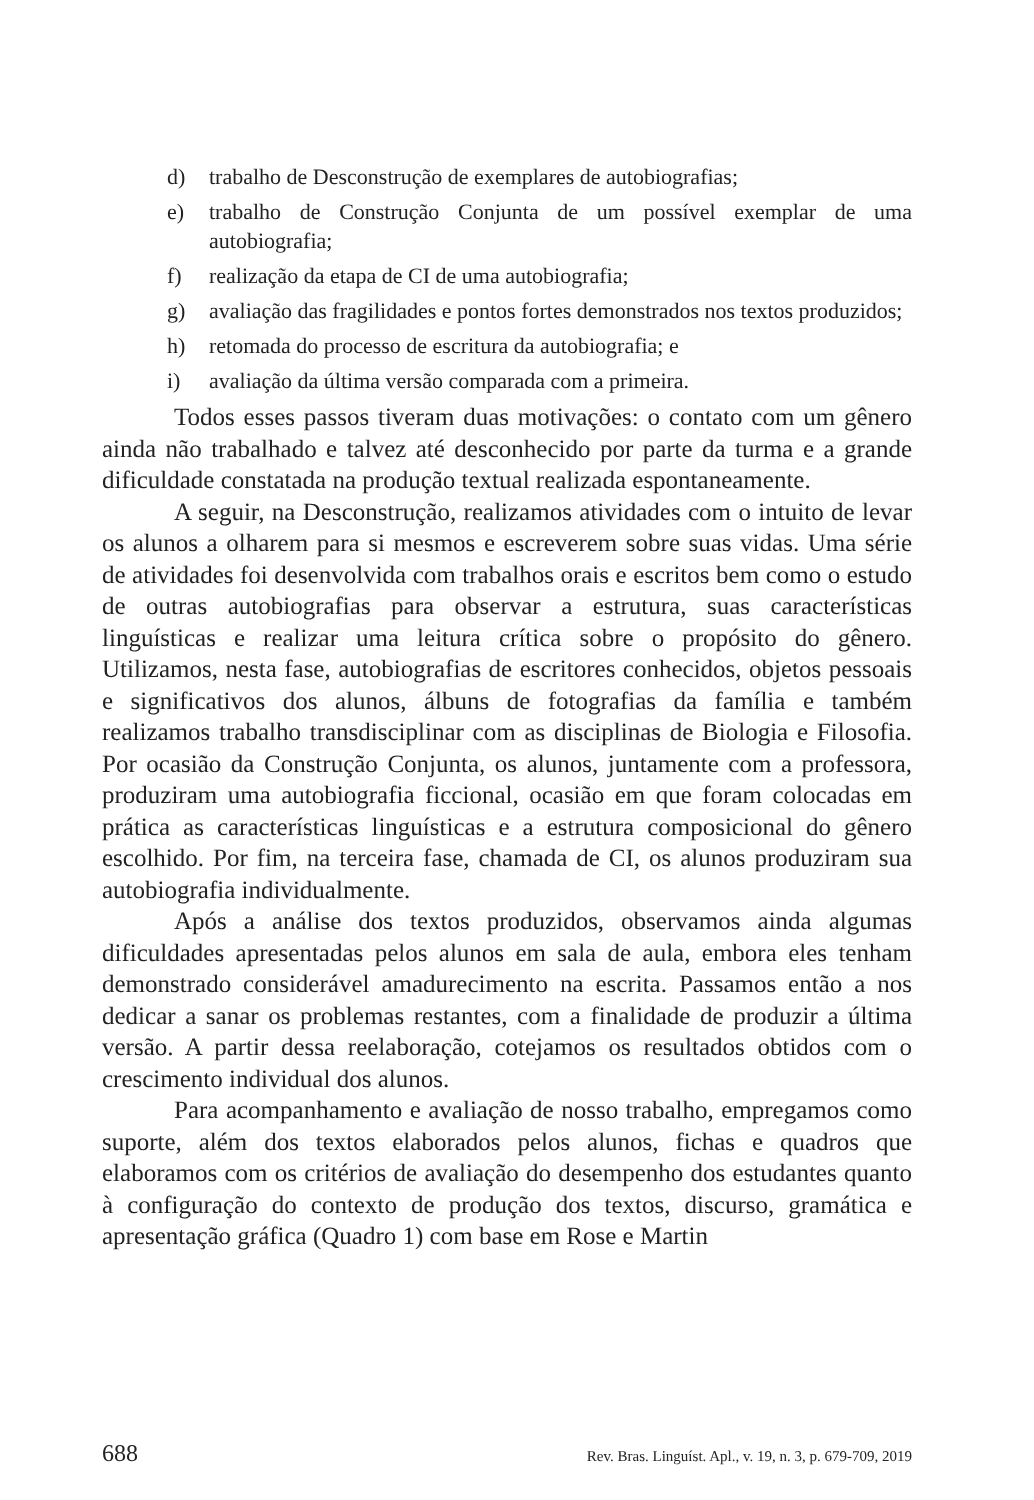d) trabalho de Desconstrução de exemplares de autobiografias;
e) trabalho de Construção Conjunta de um possível exemplar de uma autobiografia;
f) realização da etapa de CI de uma autobiografia;
g) avaliação das fragilidades e pontos fortes demonstrados nos textos produzidos;
h) retomada do processo de escritura da autobiografia; e
i) avaliação da última versão comparada com a primeira.
Todos esses passos tiveram duas motivações: o contato com um gênero ainda não trabalhado e talvez até desconhecido por parte da turma e a grande dificuldade constatada na produção textual realizada espontaneamente.
A seguir, na Desconstrução, realizamos atividades com o intuito de levar os alunos a olharem para si mesmos e escreverem sobre suas vidas. Uma série de atividades foi desenvolvida com trabalhos orais e escritos bem como o estudo de outras autobiografias para observar a estrutura, suas características linguísticas e realizar uma leitura crítica sobre o propósito do gênero. Utilizamos, nesta fase, autobiografias de escritores conhecidos, objetos pessoais e significativos dos alunos, álbuns de fotografias da família e também realizamos trabalho transdisciplinar com as disciplinas de Biologia e Filosofia. Por ocasião da Construção Conjunta, os alunos, juntamente com a professora, produziram uma autobiografia ficcional, ocasião em que foram colocadas em prática as características linguísticas e a estrutura composicional do gênero escolhido. Por fim, na terceira fase, chamada de CI, os alunos produziram sua autobiografia individualmente.
Após a análise dos textos produzidos, observamos ainda algumas dificuldades apresentadas pelos alunos em sala de aula, embora eles tenham demonstrado considerável amadurecimento na escrita. Passamos então a nos dedicar a sanar os problemas restantes, com a finalidade de produzir a última versão. A partir dessa reelaboração, cotejamos os resultados obtidos com o crescimento individual dos alunos.
Para acompanhamento e avaliação de nosso trabalho, empregamos como suporte, além dos textos elaborados pelos alunos, fichas e quadros que elaboramos com os critérios de avaliação do desempenho dos estudantes quanto à configuração do contexto de produção dos textos, discurso, gramática e apresentação gráfica (Quadro 1) com base em Rose e Martin
688 Rev. Bras. Linguíst. Apl., v. 19, n. 3, p. 679-709, 2019